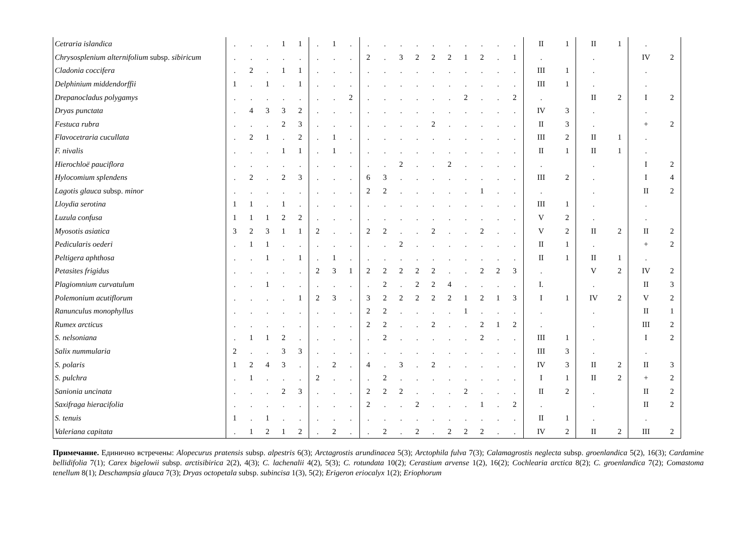| Cetraria islandica | . | . | . | 1 | 1 | . | 1 | . | . | . | . | . | . | . | . | . | . | . | II | 1 | II | 1 | . | |
| Chrysosplenium alternifolium subsp. sibiricum | . | . | . | . | . | . | . | . | 2 | . | 3 | 2 | 2 | 2 | 1 | 2 | . | 1 | . | | . | | IV | 2 |
| Cladonia coccifera | . | 2 | . | 1 | 1 | . | . | . | . | . | . | . | . | . | . | . | . | . | III | 1 | . | | . | |
| Delphinium middendorffii | 1 | . | 1 | . | 1 | . | . | . | . | . | . | . | . | . | . | . | . | . | III | 1 | . | | . | |
| Drepanocladus polygamys | . | . | . | . | . | . | . | 2 | . | . | . | . | . | . | 2 | . | . | 2 | . | | II | 2 | I | 2 |
| Dryas punctata | . | 4 | 3 | 3 | 2 | . | . | . | . | . | . | . | . | . | . | . | . | . | IV | 3 | . | | . | |
| Festuca rubra | . | . | . | 2 | 3 | . | . | . | . | . | . | . | 2 | . | . | . | . | . | II | 3 | . | | + | 2 |
| Flavocetraria cucullata | . | 2 | 1 | . | 2 | . | 1 | . | . | . | . | . | . | . | . | . | . | . | III | 2 | II | 1 | . | |
| F. nivalis | . | . | . | 1 | 1 | . | 1 | . | . | . | . | . | . | . | . | . | . | . | II | 1 | II | 1 | . | |
| Hierochloë pauciflora | . | . | . | . | . | . | . | . | . | . | 2 | . | . | 2 | . | . | . | . | . | | . | | I | 2 |
| Hylocomium splendens | . | 2 | . | 2 | 3 | . | . | . | 6 | 3 | . | . | . | . | . | . | . | . | III | 2 | . | | I | 4 |
| Lagotis glauca subsp. minor | . | . | . | . | . | . | . | . | 2 | 2 | . | . | . | . | . | 1 | . | . | . | | . | | II | 2 |
| Lloydia serotina | 1 | 1 | . | 1 | . | . | . | . | . | . | . | . | . | . | . | . | . | . | III | 1 | . | | . | |
| Luzula confusa | 1 | 1 | 1 | 2 | 2 | . | . | . | . | . | . | . | . | . | . | . | . | . | V | 2 | . | | . | |
| Myosotis asiatica | 3 | 2 | 3 | 1 | 1 | 2 | . | . | 2 | 2 | . | . | 2 | . | . | 2 | . | . | V | 2 | II | 2 | II | 2 |
| Pedicularis oederi | . | 1 | 1 | . | . | . | . | . | . | . | 2 | . | . | . | . | . | . | . | II | 1 | . | | + | 2 |
| Peltigera aphthosa | . | . | 1 | . | 1 | . | 1 | . | . | . | . | . | . | . | . | . | . | . | II | 1 | II | 1 | . | |
| Petasites frigidus | . | . | . | . | . | 2 | 3 | 1 | 2 | 2 | 2 | 2 | 2 | . | . | 2 | 2 | 3 | . | | V | 2 | IV | 2 |
| Plagiomnium curvatulum | . | . | 1 | . | . | . | . | . | . | 2 | . | 2 | 2 | 4 | . | . | . | . | I. | | . | | II | 3 |
| Polemonium acutiflorum | . | . | . | . | 1 | 2 | 3 | . | 3 | 2 | 2 | 2 | 2 | 2 | 1 | 2 | 1 | 3 | I | 1 | IV | 2 | V | 2 |
| Ranunculus monophyllus | . | . | . | . | . | . | . | . | 2 | 2 | . | . | . | . | 1 | . | . | . | . | | . | | II | 1 |
| Rumex arcticus | . | . | . | . | . | . | . | . | 2 | 2 | . | . | 2 | . | . | 2 | 1 | 2 | . | | . | | III | 2 |
| S. nelsoniana | . | 1 | 1 | 2 | . | . | . | . | . | 2 | . | . | . | . | . | 2 | . | . | III | 1 | . | | I | 2 |
| Salix nummularia | 2 | . | . | 3 | 3 | . | . | . | . | . | . | . | . | . | . | . | . | . | III | 3 | . | | . | |
| S. polaris | 1 | 2 | 4 | 3 | . | . | 2 | . | 4 | . | 3 | . | 2 | . | . | . | . | . | IV | 3 | II | 2 | II | 3 |
| S. pulchra | . | 1 | . | . | . | 2 | . | . | . | 2 | . | . | . | . | . | . | . | . | I | 1 | II | 2 | + | 2 |
| Sanionia uncinata | . | . | . | 2 | 3 | . | . | . | 2 | 2 | 2 | . | . | . | 2 | . | . | . | II | 2 | . | | II | 2 |
| Saxifraga hieracifolia | . | . | . | . | . | . | . | . | 2 | . | . | 2 | . | . | . | 1 | . | 2 | . | | . | | II | 2 |
| S. tenuis | 1 | . | 1 | . | . | . | . | . | . | . | . | . | . | . | . | . | . | . | II | 1 | . | | . | |
| Valeriana capitata | . | 1 | 2 | 1 | 2 | . | 2 | . | . | 2 | . | 2 | . | 2 | 2 | 2 | . | . | IV | 2 | II | 2 | III | 2 |
Примечание. Единично встречены: Alopecurus pratensis subsp. alpestris 6(3); Arctagrostis arundinacea 5(3); Arctophila fulva 7(3); Calamagrostis neglecta subsp. groenlandica 5(2), 16(3); Cardamine bellidifolia 7(1); Carex bigelowii subsp. arctisibirica 2(2), 4(3); C. lachenalii 4(2), 5(3); C. rotundata 10(2); Cerastium arvense 1(2), 16(2); Cochlearia arctica 8(2); C. groenlandica 7(2); Comastoma tenellum 8(1); Deschampsia glauca 7(3); Dryas octopetala subsp. subincisa 1(3), 5(2); Erigeron eriocalyx 1(2); Eriophorum